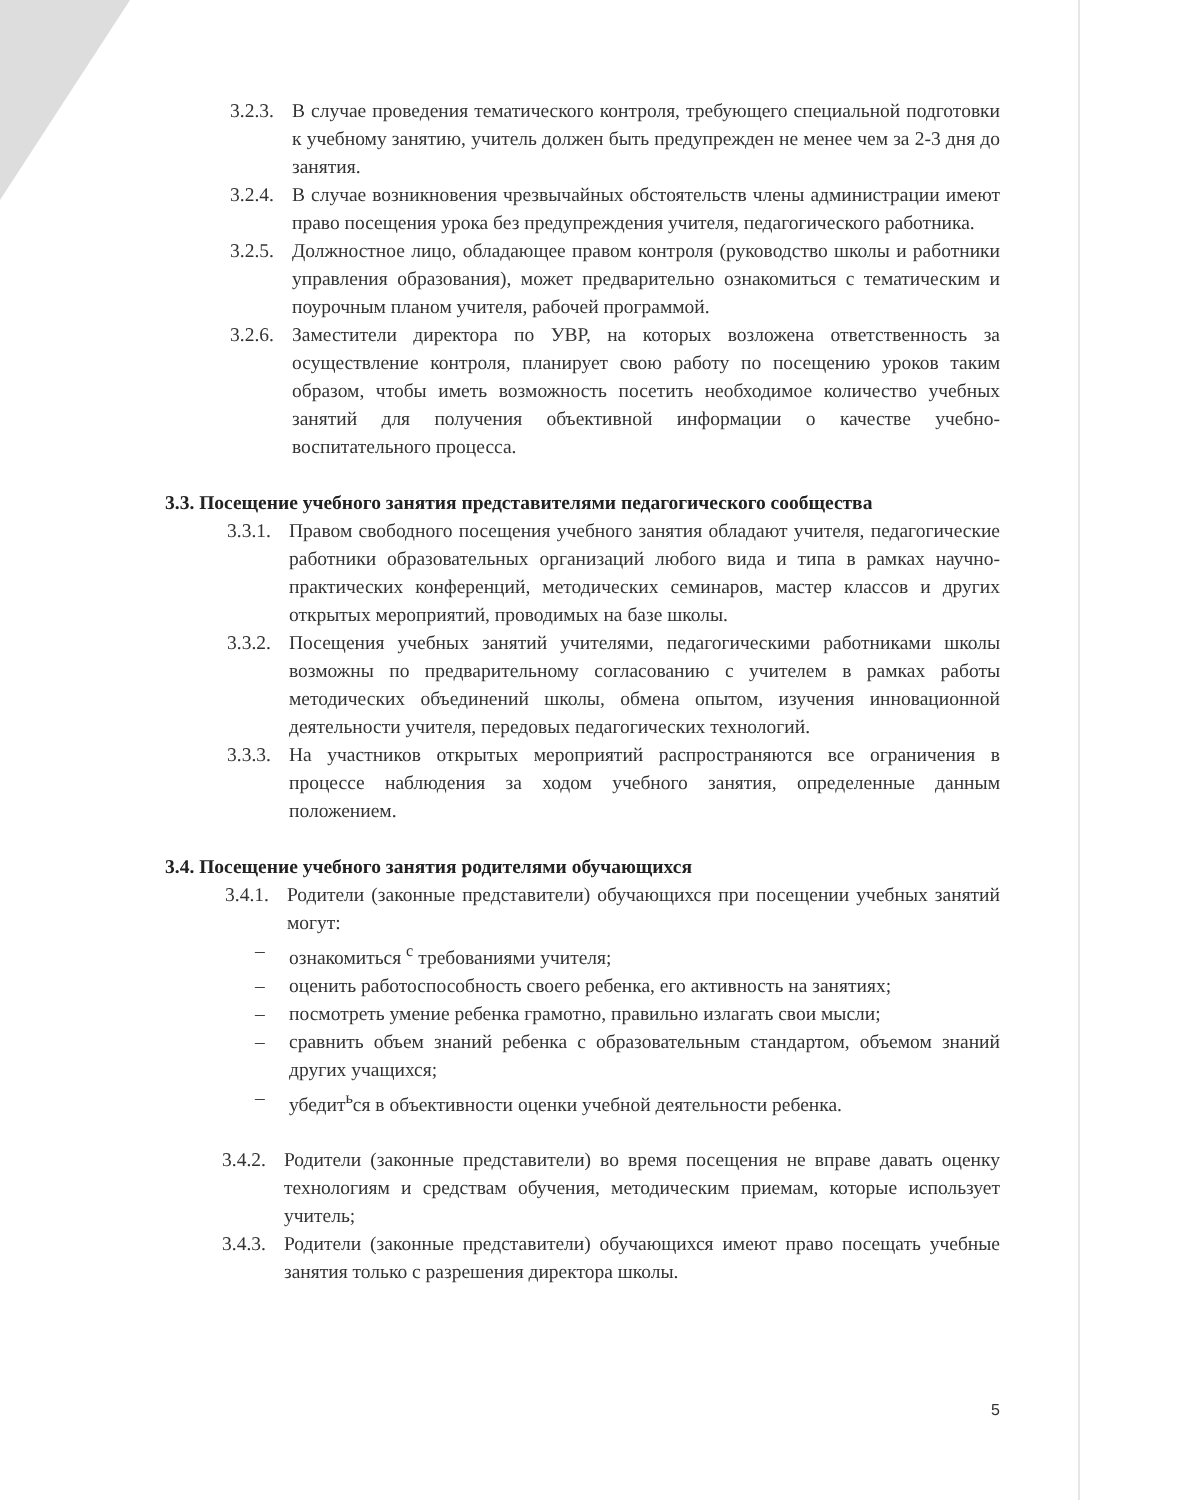3.2.3. В случае проведения тематического контроля, требующего специальной подготовки к учебному занятию, учитель должен быть предупрежден не менее чем за 2-3 дня до занятия.
3.2.4. В случае возникновения чрезвычайных обстоятельств члены администрации имеют право посещения урока без предупреждения учителя, педагогического работника.
3.2.5. Должностное лицо, обладающее правом контроля (руководство школы и работники управления образования), может предварительно ознакомиться с тематическим и поурочным планом учителя, рабочей программой.
3.2.6. Заместители директора по УВР, на которых возложена ответственность за осуществление контроля, планирует свою работу по посещению уроков таким образом, чтобы иметь возможность посетить необходимое количество учебных занятий для получения объективной информации о качестве учебно-воспитательного процесса.
3.3. Посещение учебного занятия представителями педагогического сообщества
3.3.1. Правом свободного посещения учебного занятия обладают учителя, педагогические работники образовательных организаций любого вида и типа в рамках научно-практических конференций, методических семинаров, мастер классов и других открытых мероприятий, проводимых на базе школы.
3.3.2. Посещения учебных занятий учителями, педагогическими работниками школы возможны по предварительному согласованию с учителем в рамках работы методических объединений школы, обмена опытом, изучения инновационной деятельности учителя, передовых педагогических технологий.
3.3.3. На участников открытых мероприятий распространяются все ограничения в процессе наблюдения за ходом учебного занятия, определенные данным положением.
3.4. Посещение учебного занятия родителями обучающихся
3.4.1. Родители (законные представители) обучающихся при посещении учебных занятий могут:
– ознакомиться <sup>с</sup> требованиями учителя;
– оценить работоспособность своего ребенка, его активность на занятиях;
– посмотреть умение ребенка грамотно, правильно излагать свои мысли;
– сравнить объем знаний ребенка с образовательным стандартом, объемом знаний других учащихся;
– убедит<sup>ь</sup>ся в объективности оценки учебной деятельности ребенка.
3.4.2. Родители (законные представители) во время посещения не вправе давать оценку технологиям и средствам обучения, методическим приемам, которые использует учитель;
3.4.3. Родители (законные представители) обучающихся имеют право посещать учебные занятия только с разрешения директора школы.
5